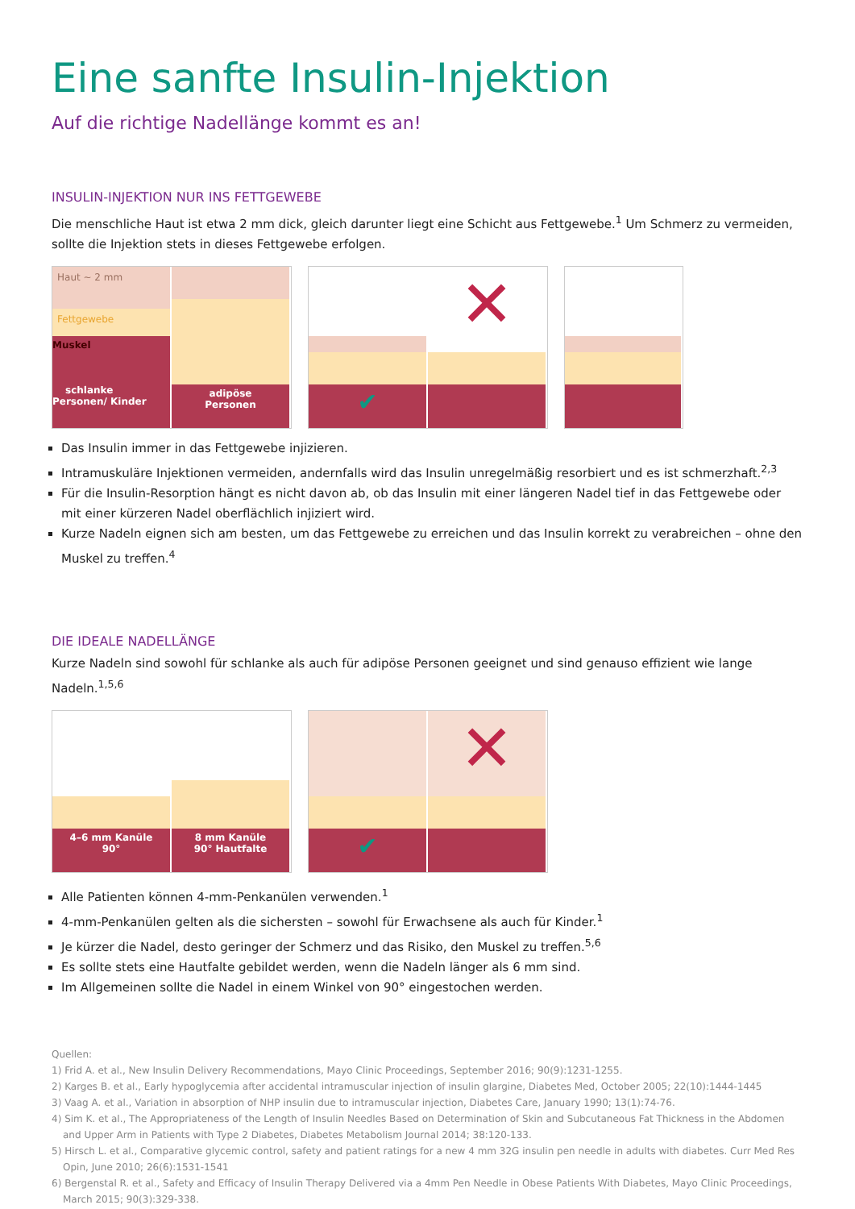Eine sanfte Insulin-Injektion
Auf die richtige Nadellänge kommt es an!
INSULIN-INJEKTION NUR INS FETTGEWEBE
Die menschliche Haut ist etwa 2 mm dick, gleich darunter liegt eine Schicht aus Fettgewebe.<sup>1</sup> Um Schmerz zu vermeiden, sollte die Injektion stets in dieses Fettgewebe erfolgen.
Haut ~ 2 mm
Fettgewebe
Muskel
schlanke Personen/ Kinder
adipöse
Personen
✔
✕
Das Insulin immer in das Fettgewebe injizieren.
Intramuskuläre Injektionen vermeiden, andernfalls wird das Insulin unregelmäßig resorbiert und es ist schmerzhaft.<sup>2,3</sup>
Für die Insulin-Resorption hängt es nicht davon ab, ob das Insulin mit einer längeren Nadel tief in das Fettgewebe oder mit einer kürzeren Nadel oberflächlich injiziert wird.
Kurze Nadeln eignen sich am besten, um das Fettgewebe zu erreichen und das Insulin korrekt zu verabreichen – ohne den Muskel zu treffen.<sup>4</sup>
DIE IDEALE NADELLÄNGE
Kurze Nadeln sind sowohl für schlanke als auch für adipöse Personen geeignet und sind genauso effizient wie lange Nadeln.<sup>1,5,6</sup>
4–6 mm Kanüle
90°
8 mm Kanüle
90° Hautfalte
✔
✕
Alle Patienten können 4-mm-Penkanülen verwenden.<sup>1</sup>
4-mm-Penkanülen gelten als die sichersten – sowohl für Erwachsene als auch für Kinder.<sup>1</sup>
Je kürzer die Nadel, desto geringer der Schmerz und das Risiko, den Muskel zu treffen.<sup>5,6</sup>
Es sollte stets eine Hautfalte gebildet werden, wenn die Nadeln länger als 6 mm sind.
Im Allgemeinen sollte die Nadel in einem Winkel von 90° eingestochen werden.
Quellen:
1) Frid A. et al., New Insulin Delivery Recommendations, Mayo Clinic Proceedings, September 2016; 90(9):1231-1255.
2) Karges B. et al., Early hypoglycemia after accidental intramuscular injection of insulin glargine, Diabetes Med, October 2005; 22(10):1444-1445
3) Vaag A. et al., Variation in absorption of NHP insulin due to intramuscular injection, Diabetes Care, January 1990; 13(1):74-76.
4) Sim K. et al., The Appropriateness of the Length of Insulin Needles Based on Determination of Skin and Subcutaneous Fat Thickness in the Abdomen and Upper Arm in Patients with Type 2 Diabetes, Diabetes Metabolism Journal 2014; 38:120-133.
5) Hirsch L. et al., Comparative glycemic control, safety and patient ratings for a new 4 mm 32G insulin pen needle in adults with diabetes. Curr Med Res Opin, June 2010; 26(6):1531-1541
6) Bergenstal R. et al., Safety and Efficacy of Insulin Therapy Delivered via a 4mm Pen Needle in Obese Patients With Diabetes, Mayo Clinic Proceedings, March 2015; 90(3):329-338.